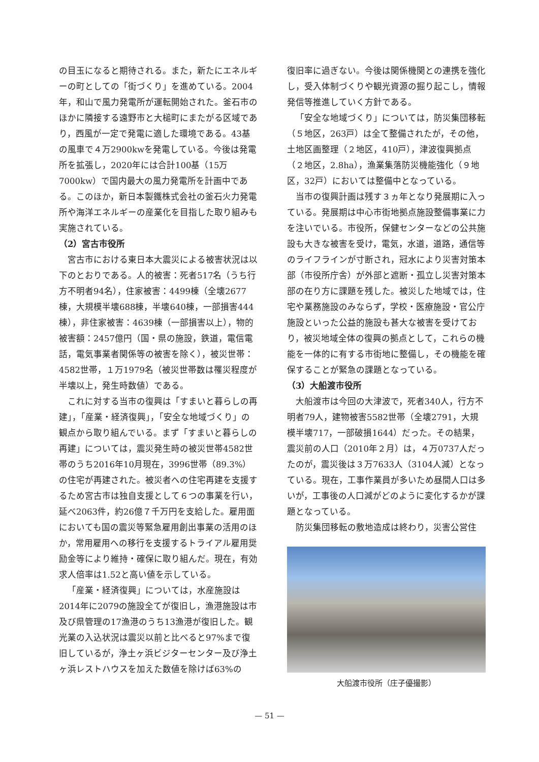の目玉になると期待される。また，新たにエネルギーの町としての「街づくり」を進めている。2004年，和山で風力発電所が運転開始された。釜石市のほかに隣接する遠野市と大槌町にまたがる区域であり，西風が一定で発電に適した環境である。43基の風車で４万2900kwを発電している。今後は発電所を拡張し，2020年には合計100基（15万7000kw）で国内最大の風力発電所を計画中である。このほか，新日本製鐵株式会社の釜石火力発電所や海洋エネルギーの産業化を目指した取り組みも実施されている。
（2）宮古市役所
宮古市における東日本大震災による被害状況は以下のとおりである。人的被害：死者517名（うち行方不明者94名），住家被害：4499棟（全壊2677棟，大規模半壊688棟，半壊640棟，一部損害444棟），非住家被害：4639棟（一部損害以上），物的被害額：2457億円（国・県の施設，鉄道，電信電話，電気事業者関係等の被害を除く），被災世帯：4582世帯，１万1979名（被災世帯数は罹災程度が半壊以上，発生時数値）である。
これに対する当市の復興は「すまいと暮らしの再建」，「産業・経済復興」，「安全な地域づくり」の観点から取り組んでいる。まず「すまいと暮らしの再建」については，震災発生時の被災世帯4582世帯のうち2016年10月現在，3996世帯（89.3%）の住宅が再建された。被災者への住宅再建を支援するため宮古市は独自支援として６つの事業を行い，延べ2063件，約26億７千万円を支給した。雇用面においても国の震災等緊急雇用創出事業の活用のほか，常用雇用への移行を支援するトライアル雇用奨励金等により維持・確保に取り組んだ。現在，有効求人倍率は1.52と高い値を示している。
「産業・経済復興」については，水産施設は2014年に2079の施設全てが復旧し，漁港施設は市及び県管理の17漁港のうち13漁港が復旧した。観光業の入込状況は震災以前と比べると97%まで復旧しているが，浄土ヶ浜ビジターセンター及び浄土ヶ浜レストハウスを加えた数値を除けば63%の
復旧率に過ぎない。今後は関係機関との連携を強化し，受入体制づくりや観光資源の掘り起こし，情報発信等推進していく方針である。
「安全な地域づくり」については，防災集団移転（５地区，263戸）は全て整備されたが，その他，土地区画整理（２地区，410戸），津波復興拠点（２地区，2.8ha），漁業集落防災機能強化（９地区，32戸）においては整備中となっている。
当市の復興計画は残す３ヵ年となり発展期に入っている。発展期は中心市街地拠点施設整備事業に力を注いでいる。市役所，保健センターなどの公共施設も大きな被害を受け，電気，水道，道路，通信等のライフラインが寸断され，冠水により災害対策本部（市役所庁舎）が外部と遮断・孤立し災害対策本部の在り方に課題を残した。被災した地域では，住宅や業務施設のみならず，学校・医療施設・官公庁施設といった公益的施設も甚大な被害を受けており，被災地域全体の復興の拠点として，これらの機能を一体的に有する市街地に整備し，その機能を確保することが緊急の課題となっている。
（3）大船渡市役所
大船渡市は今回の大津波で，死者340人，行方不明者79人，建物被害5582世帯（全壊2791，大規模半壊717，一部破損1644）だった。その結果，震災前の人口（2010年２月）は，４万0737人だったのが，震災後は３万7633人（3104人減）となっている。現在，工事作業員が多いため昼間人口は多いが，工事後の人口減がどのように変化するかが課題となっている。
防災集団移転の敷地造成は終わり，災害公営住
大船渡市役所（庄子優撮影）
— 51 —